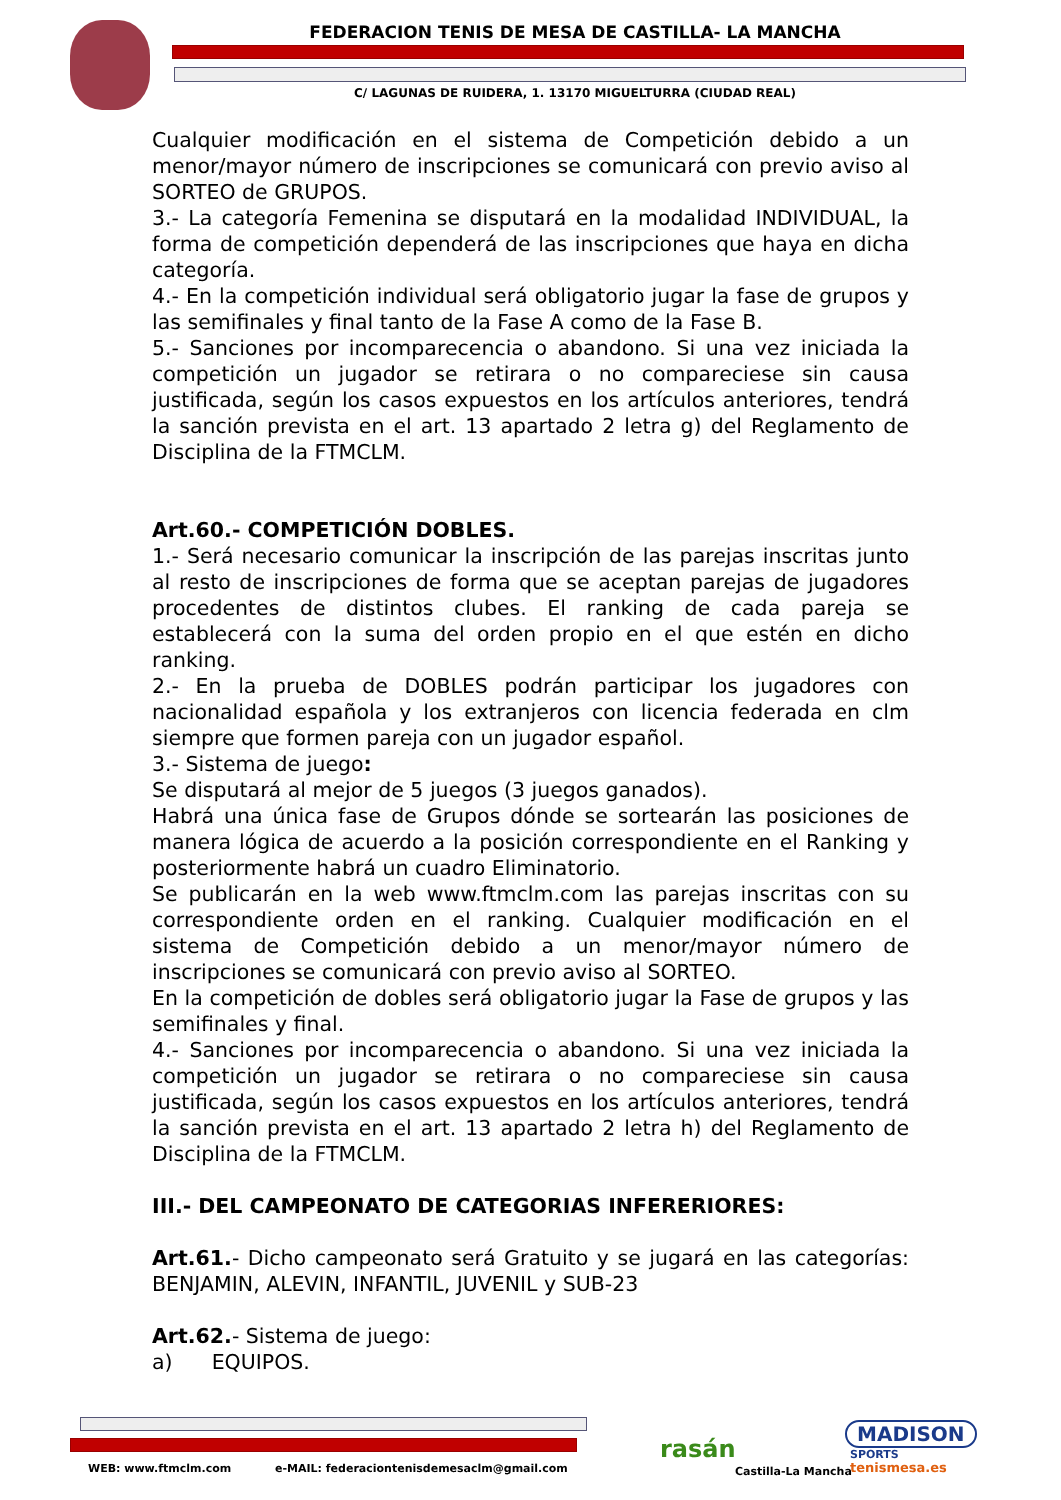FEDERACION TENIS DE MESA DE CASTILLA- LA MANCHA
C/ LAGUNAS DE RUIDERA, 1. 13170 MIGUELTURRA (CIUDAD REAL)
Cualquier modificación en el sistema de Competición debido a un menor/mayor número de inscripciones se comunicará con previo aviso al SORTEO de GRUPOS.
3.- La categoría Femenina se disputará en la modalidad INDIVIDUAL, la forma de competición dependerá de las inscripciones que haya en dicha categoría.
4.- En la competición individual será obligatorio jugar la fase de grupos y las semifinales y final tanto de la Fase A como de la Fase B.
5.- Sanciones por incomparecencia o abandono. Si una vez iniciada la competición un jugador se retirara o no compareciese sin causa justificada, según los casos expuestos en los artículos anteriores, tendrá la sanción prevista en el art. 13 apartado 2 letra g) del Reglamento de Disciplina de la FTMCLM.
Art.60.- COMPETICIÓN DOBLES.
1.- Será necesario comunicar la inscripción de las parejas inscritas junto al resto de inscripciones de forma que se aceptan parejas de jugadores procedentes de distintos clubes. El ranking de cada pareja se establecerá con la suma del orden propio en el que estén en dicho ranking.
2.- En la prueba de DOBLES podrán participar los jugadores con nacionalidad española y los extranjeros con licencia federada en clm siempre que formen pareja con un jugador español.
3.- Sistema de juego:
Se disputará al mejor de 5 juegos (3 juegos ganados).
Habrá una única fase de Grupos dónde se sortearán las posiciones de manera lógica de acuerdo a la posición correspondiente en el Ranking y posteriormente habrá un cuadro Eliminatorio.
Se publicarán en la web www.ftmclm.com las parejas inscritas con su correspondiente orden en el ranking. Cualquier modificación en el sistema de Competición debido a un menor/mayor número de inscripciones se comunicará con previo aviso al SORTEO.
En la competición de dobles será obligatorio jugar la Fase de grupos y las semifinales y final.
4.- Sanciones por incomparecencia o abandono. Si una vez iniciada la competición un jugador se retirara o no compareciese sin causa justificada, según los casos expuestos en los artículos anteriores, tendrá la sanción prevista en el art. 13 apartado 2 letra h) del Reglamento de Disciplina de la FTMCLM.
III.- DEL CAMPEONATO DE CATEGORIAS INFERERIORES:
Art.61.- Dicho campeonato será Gratuito y se jugará en las categorías: BENJAMIN, ALEVIN, INFANTIL, JUVENIL y SUB-23
Art.62.- Sistema de juego:
a) EQUIPOS.
WEB: www.ftmclm.com
e-MAIL: federaciontenisdemesaclm@gmail.com
rasán
Castilla-La Mancha
MADISON
SPORTS
tenismesa.es